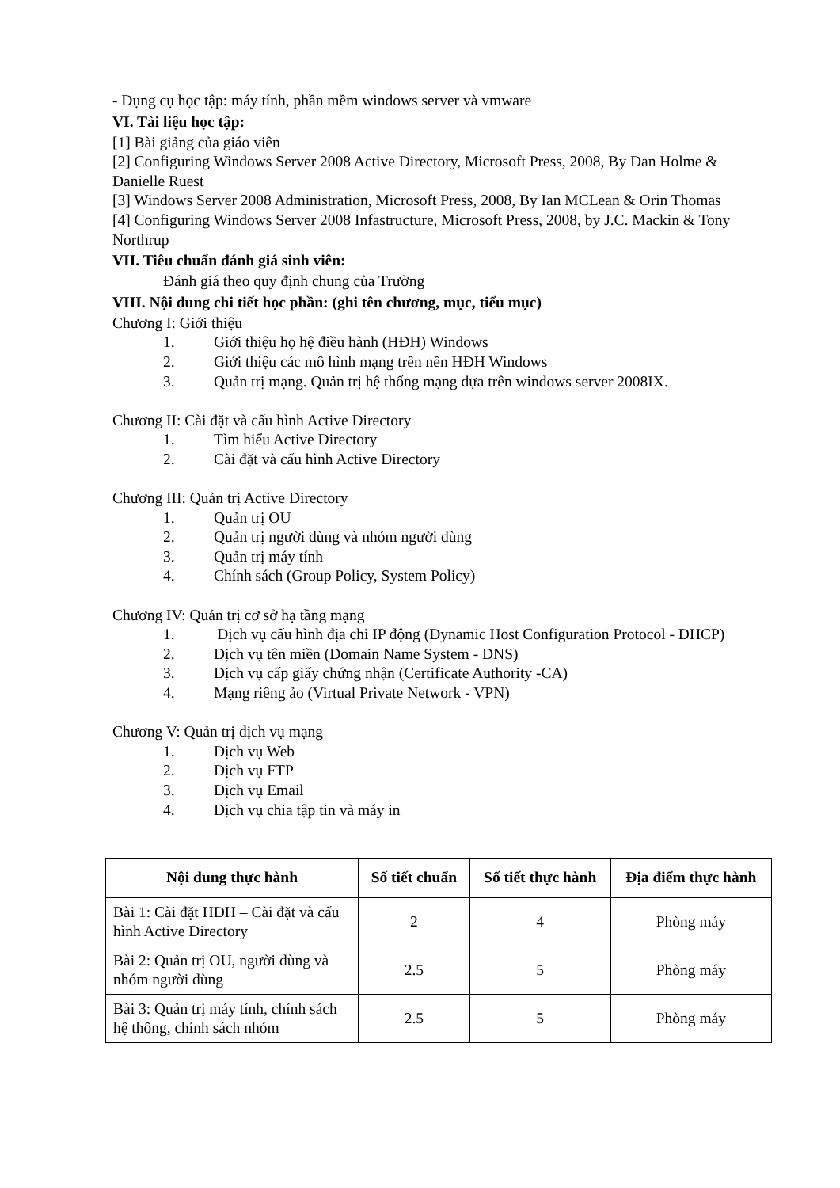- Dụng cụ học tập: máy tính, phần mềm windows server và vmware
VI. Tài liệu học tập:
[1] Bài giảng của giáo viên
[2] Configuring Windows Server 2008 Active Directory, Microsoft Press, 2008, By Dan Holme & Danielle Ruest
[3] Windows Server 2008 Administration, Microsoft Press, 2008, By Ian MCLean & Orin Thomas
[4] Configuring Windows Server 2008 Infastructure, Microsoft Press, 2008, by J.C. Mackin & Tony Northrup
VII. Tiêu chuẩn đánh giá sinh viên:
Đánh giá theo quy định chung của Trường
VIII. Nội dung chi tiết học phần: (ghi tên chương, mục, tiểu mục)
Chương I: Giới thiệu
1. Giới thiệu họ hệ điều hành (HĐH) Windows
2. Giới thiệu các mô hình mạng trên nền HĐH Windows
3. Quản trị mạng. Quản trị hệ thống mạng dựa trên windows server 2008IX.
Chương II: Cài đặt và cấu hình Active Directory
1. Tìm hiểu Active Directory
2. Cài đặt và cấu hình Active Directory
Chương III: Quản trị Active Directory
1. Quản trị OU
2. Quản trị người dùng và nhóm người dùng
3. Quản trị máy tính
4. Chính sách (Group Policy, System Policy)
Chương IV: Quản trị cơ sở hạ tầng mạng
1. Dịch vụ cấu hình địa chỉ IP động (Dynamic Host Configuration Protocol - DHCP)
2. Dịch vụ tên miền (Domain Name System - DNS)
3. Dịch vụ cấp giấy chứng nhận (Certificate Authority -CA)
4. Mạng riêng ảo (Virtual Private Network - VPN)
Chương V: Quản trị dịch vụ mạng
1. Dịch vụ Web
2. Dịch vụ FTP
3. Dịch vụ Email
4. Dịch vụ chia tập tin và máy in
| Nội dung thực hành | Số tiết chuẩn | Số tiết thực hành | Địa điểm thực hành |
| --- | --- | --- | --- |
| Bài 1: Cài đặt HĐH – Cài đặt và cấu hình Active Directory | 2 | 4 | Phòng máy |
| Bài 2: Quản trị OU, người dùng và nhóm người dùng | 2.5 | 5 | Phòng máy |
| Bài 3: Quản trị máy tính, chính sách hệ thống, chính sách nhóm | 2.5 | 5 | Phòng máy |